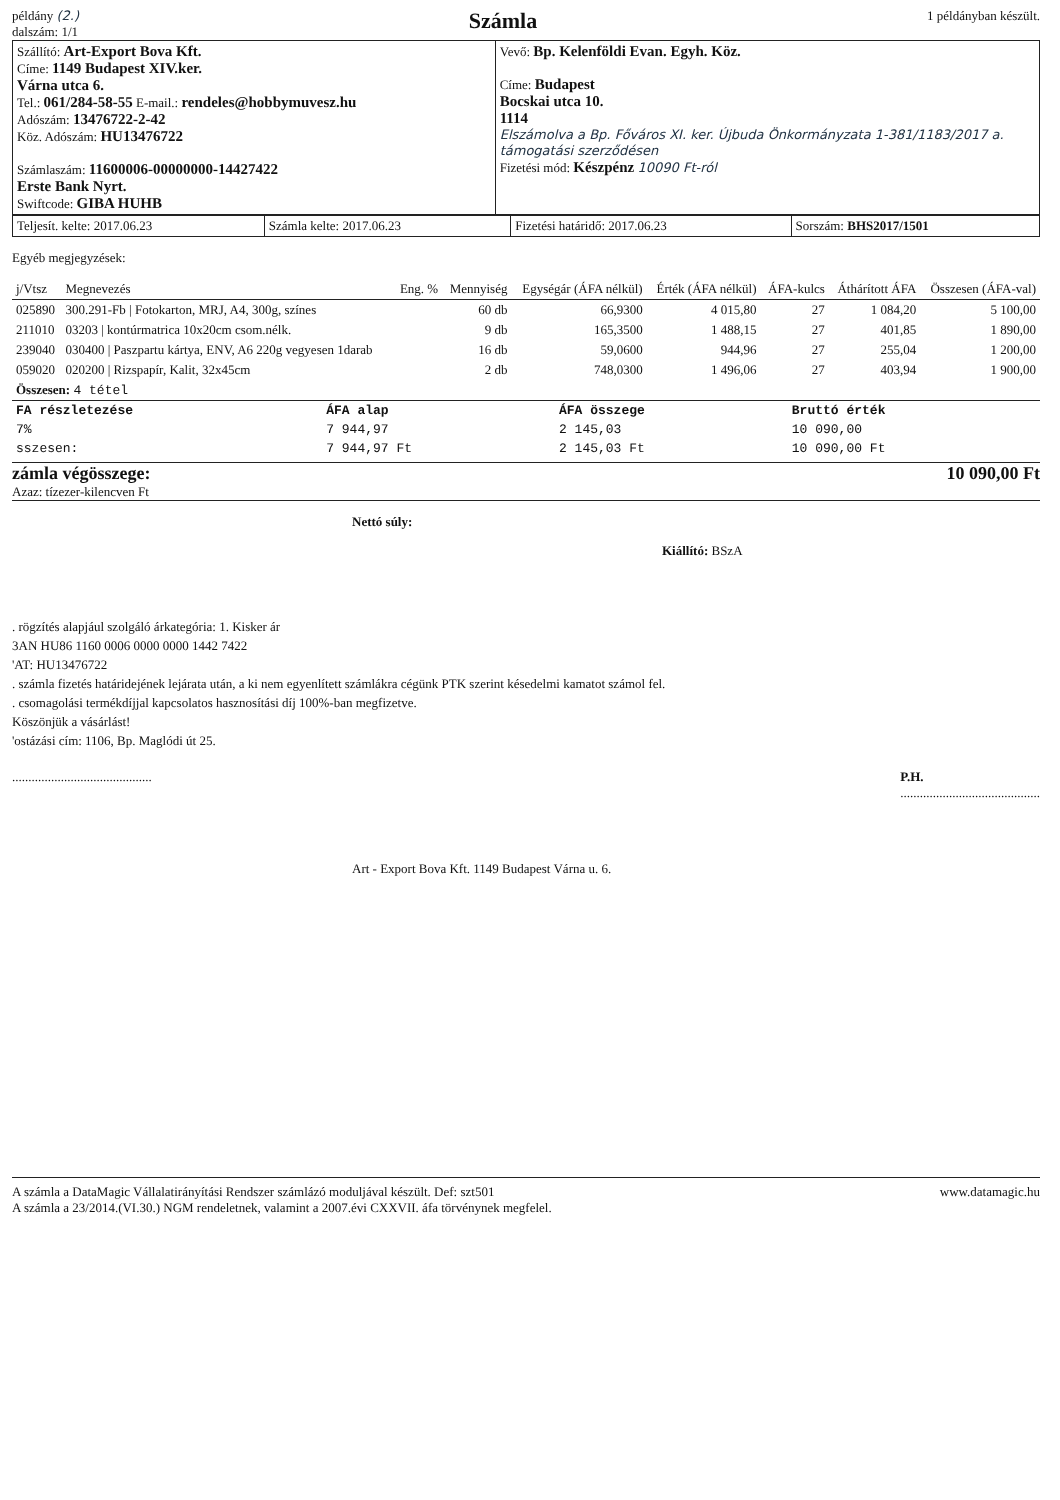példány (2.)
dalszám: 1/1
Számla
1 példányban készült.
| Szállító: Art-Export Bova Kft. Címe: 1149 Budapest XIV.ker. Várna utca 6. Tel.: 061/284-58-55 E-mail.: rendeles@hobbymuvesz.hu Adószám: 13476722-2-42 Köz. Adószám: HU13476722 Számlaszám: 11600006-00000000-14427422 Erste Bank Nyrt. Swiftcode: GIBA HUHB | Vevő: Bp. Kelenföldi Evan. Egyh. Köz. Címe: Budapest Bocskai utca 10. 1114 Elszámolva a Bp. Főváros XI. ker. Újbuda Önkormányzata 1-381/1183/2017 a. támogatási szerződésen Fizetési mód: Készpénz 10090 Ft-ról |
| Teljesít. kelte: 2017.06.23 | Számla kelte: 2017.06.23 | Fizetési határidő: 2017.06.23 | Sorszám: BHS2017/1501 |
Egyéb megjegyzések:
| j/Vtsz | Megnevezés | Eng. % | Mennyiség | Egységár (ÁFA nélkül) | Érték (ÁFA nélkül) | ÁFA-kulcs | Áthárított ÁFA | Összesen (ÁFA-val) |
| --- | --- | --- | --- | --- | --- | --- | --- | --- |
| 025890 | 300.291-Fb / Fotokarton, MRJ, A4, 300g, színes | | 60 db | 66,9300 | 4 015,80 | 27 | 1 084,20 | 5 100,00 |
| 211010 | 03203 / kontúrmatrica 10x20cm csom.nélk. | | 9 db | 165,3500 | 1 488,15 | 27 | 401,85 | 1 890,00 |
| 239040 | 030400 / Paszpartu kártya, ENV, A6 220g vegyesen 1darab | | 16 db | 59,0600 | 944,96 | 27 | 255,04 | 1 200,00 |
| 059020 | 020200 / Rizspapír, Kalit, 32x45cm | | 2 db | 748,0300 | 1 496,06 | 27 | 403,94 | 1 900,00 |
| Összesen: 4 tétel | | | | | | | | |
| FA részletezése | ÁFA alap | ÁFA összege | Bruttó érték |
| 7% | 7 944,97 | 2 145,03 | 10 090,00 |
| sszesen: | 7 944,97 Ft | 2 145,03 Ft | 10 090,00 Ft |
zámla végösszege: 10 090,00 Ft
Azaz: tízezer-kilencven Ft
Nettó súly:
Kiállító: BSzA
. rögzítés alapjául szolgáló árkategória: 1. Kisker ár
3AN HU86 1160 0006 0000 0000 1442 7422
'AT: HU13476722
. számla fizetés határidejének lejárata után, a ki nem egyenlített számlákra cégünk PTK szerint késedelmi kamatot számol fel.
. csomagolási termékdíjjal kapcsolatos hasznosítási díj 100%-ban megfizetve.
Köszönjük a vásárlást!
'ostázási cím: 1106, Bp. Maglódi út 25.
........................................... P.H.
...........................................
Art - Export Bova Kft. 1149 Budapest Várna u. 6.
A számla a DataMagic Vállalatirányítási Rendszer számlázó moduljával készült. Def: szt501
A számla a 23/2014.(VI.30.) NGM rendeletnek, valamint a 2007.évi CXXVII. áfa törvénynek megfelel.
www.datamagic.hu